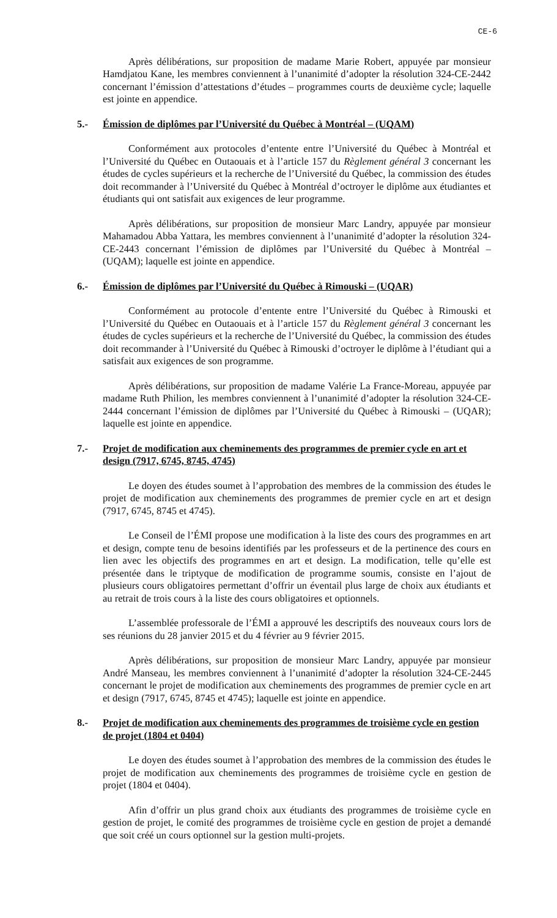CE-6
Après délibérations, sur proposition de madame Marie Robert, appuyée par monsieur Hamdjatou Kane, les membres conviennent à l’unanimité d’adopter la résolution 324-CE-2442 concernant l’émission d’attestations d’études – programmes courts de deuxième cycle; laquelle est jointe en appendice.
5.- Émission de diplômes par l’Université du Québec à Montréal – (UQAM)
Conformément aux protocoles d’entente entre l’Université du Québec à Montréal et l’Université du Québec en Outaouais et à l’article 157 du Règlement général 3 concernant les études de cycles supérieurs et la recherche de l’Université du Québec, la commission des études doit recommander à l’Université du Québec à Montréal d’octroyer le diplôme aux étudiantes et étudiants qui ont satisfait aux exigences de leur programme.
Après délibérations, sur proposition de monsieur Marc Landry, appuyée par monsieur Mahamadou Abba Yattara, les membres conviennent à l’unanimité d’adopter la résolution 324-CE-2443 concernant l’émission de diplômes par l’Université du Québec à Montréal – (UQAM); laquelle est jointe en appendice.
6.- Émission de diplômes par l’Université du Québec à Rimouski – (UQAR)
Conformément au protocole d’entente entre l’Université du Québec à Rimouski et l’Université du Québec en Outaouais et à l’article 157 du Règlement général 3 concernant les études de cycles supérieurs et la recherche de l’Université du Québec, la commission des études doit recommander à l’Université du Québec à Rimouski d’octroyer le diplôme à l’étudiant qui a satisfait aux exigences de son programme.
Après délibérations, sur proposition de madame Valérie La France-Moreau, appuyée par madame Ruth Philion, les membres conviennent à l’unanimité d’adopter la résolution 324-CE-2444 concernant l’émission de diplômes par l’Université du Québec à Rimouski – (UQAR); laquelle est jointe en appendice.
7.- Projet de modification aux cheminements des programmes de premier cycle en art et design (7917, 6745, 8745, 4745)
Le doyen des études soumet à l’approbation des membres de la commission des études le projet de modification aux cheminements des programmes de premier cycle en art et design (7917, 6745, 8745 et 4745).
Le Conseil de l’ÉMI propose une modification à la liste des cours des programmes en art et design, compte tenu de besoins identifiés par les professeurs et de la pertinence des cours en lien avec les objectifs des programmes en art et design. La modification, telle qu’elle est présentée dans le triptyque de modification de programme soumis, consiste en l’ajout de plusieurs cours obligatoires permettant d’offrir un éventail plus large de choix aux étudiants et au retrait de trois cours à la liste des cours obligatoires et optionnels.
L’assemblée professorale de l’ÉMI a approuvé les descriptifs des nouveaux cours lors de ses réunions du 28 janvier 2015 et du 4 février au 9 février 2015.
Après délibérations, sur proposition de monsieur Marc Landry, appuyée par monsieur André Manseau, les membres conviennent à l’unanimité d’adopter la résolution 324-CE-2445 concernant le projet de modification aux cheminements des programmes de premier cycle en art et design (7917, 6745, 8745 et 4745); laquelle est jointe en appendice.
8.- Projet de modification aux cheminements des programmes de troisième cycle en gestion de projet (1804 et 0404)
Le doyen des études soumet à l’approbation des membres de la commission des études le projet de modification aux cheminements des programmes de troisième cycle en gestion de projet (1804 et 0404).
Afin d’offrir un plus grand choix aux étudiants des programmes de troisième cycle en gestion de projet, le comité des programmes de troisième cycle en gestion de projet a demandé que soit créé un cours optionnel sur la gestion multi-projets.